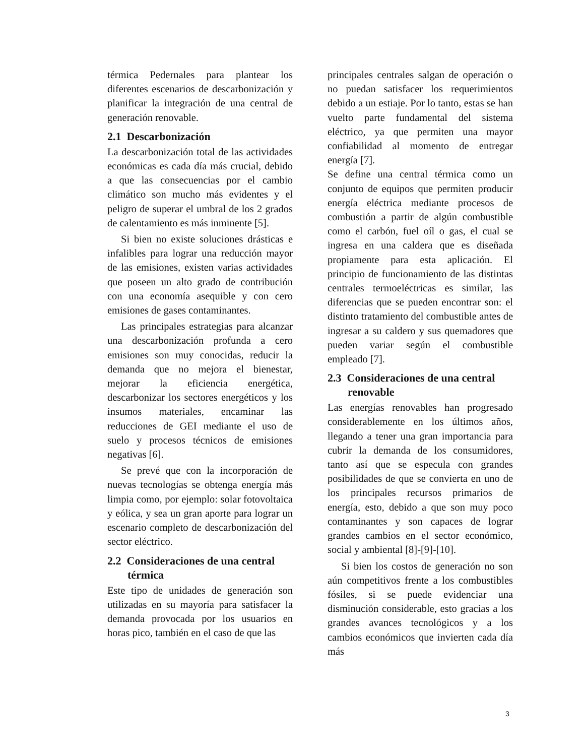térmica Pedernales para plantear los diferentes escenarios de descarbonización y planificar la integración de una central de generación renovable.
2.1 Descarbonización
La descarbonización total de las actividades económicas es cada día más crucial, debido a que las consecuencias por el cambio climático son mucho más evidentes y el peligro de superar el umbral de los 2 grados de calentamiento es más inminente [5].
Si bien no existe soluciones drásticas e infalibles para lograr una reducción mayor de las emisiones, existen varias actividades que poseen un alto grado de contribución con una economía asequible y con cero emisiones de gases contaminantes.
Las principales estrategias para alcanzar una descarbonización profunda a cero emisiones son muy conocidas, reducir la demanda que no mejora el bienestar, mejorar la eficiencia energética, descarbonizar los sectores energéticos y los insumos materiales, encaminar las reducciones de GEI mediante el uso de suelo y procesos técnicos de emisiones negativas [6].
Se prevé que con la incorporación de nuevas tecnologías se obtenga energía más limpia como, por ejemplo: solar fotovoltaica y eólica, y sea un gran aporte para lograr un escenario completo de descarbonización del sector eléctrico.
2.2 Consideraciones de una central térmica
Este tipo de unidades de generación son utilizadas en su mayoría para satisfacer la demanda provocada por los usuarios en horas pico, también en el caso de que las
principales centrales salgan de operación o no puedan satisfacer los requerimientos debido a un estiaje. Por lo tanto, estas se han vuelto parte fundamental del sistema eléctrico, ya que permiten una mayor confiabilidad al momento de entregar energía [7].
Se define una central térmica como un conjunto de equipos que permiten producir energía eléctrica mediante procesos de combustión a partir de algún combustible como el carbón, fuel oíl o gas, el cual se ingresa en una caldera que es diseñada propiamente para esta aplicación. El principio de funcionamiento de las distintas centrales termoeléctricas es similar, las diferencias que se pueden encontrar son: el distinto tratamiento del combustible antes de ingresar a su caldero y sus quemadores que pueden variar según el combustible empleado [7].
2.3 Consideraciones de una central renovable
Las energías renovables han progresado considerablemente en los últimos años, llegando a tener una gran importancia para cubrir la demanda de los consumidores, tanto así que se especula con grandes posibilidades de que se convierta en uno de los principales recursos primarios de energía, esto, debido a que son muy poco contaminantes y son capaces de lograr grandes cambios en el sector económico, social y ambiental [8]-[9]-[10].
Si bien los costos de generación no son aún competitivos frente a los combustibles fósiles, si se puede evidenciar una disminución considerable, esto gracias a los grandes avances tecnológicos y a los cambios económicos que invierten cada día más
3